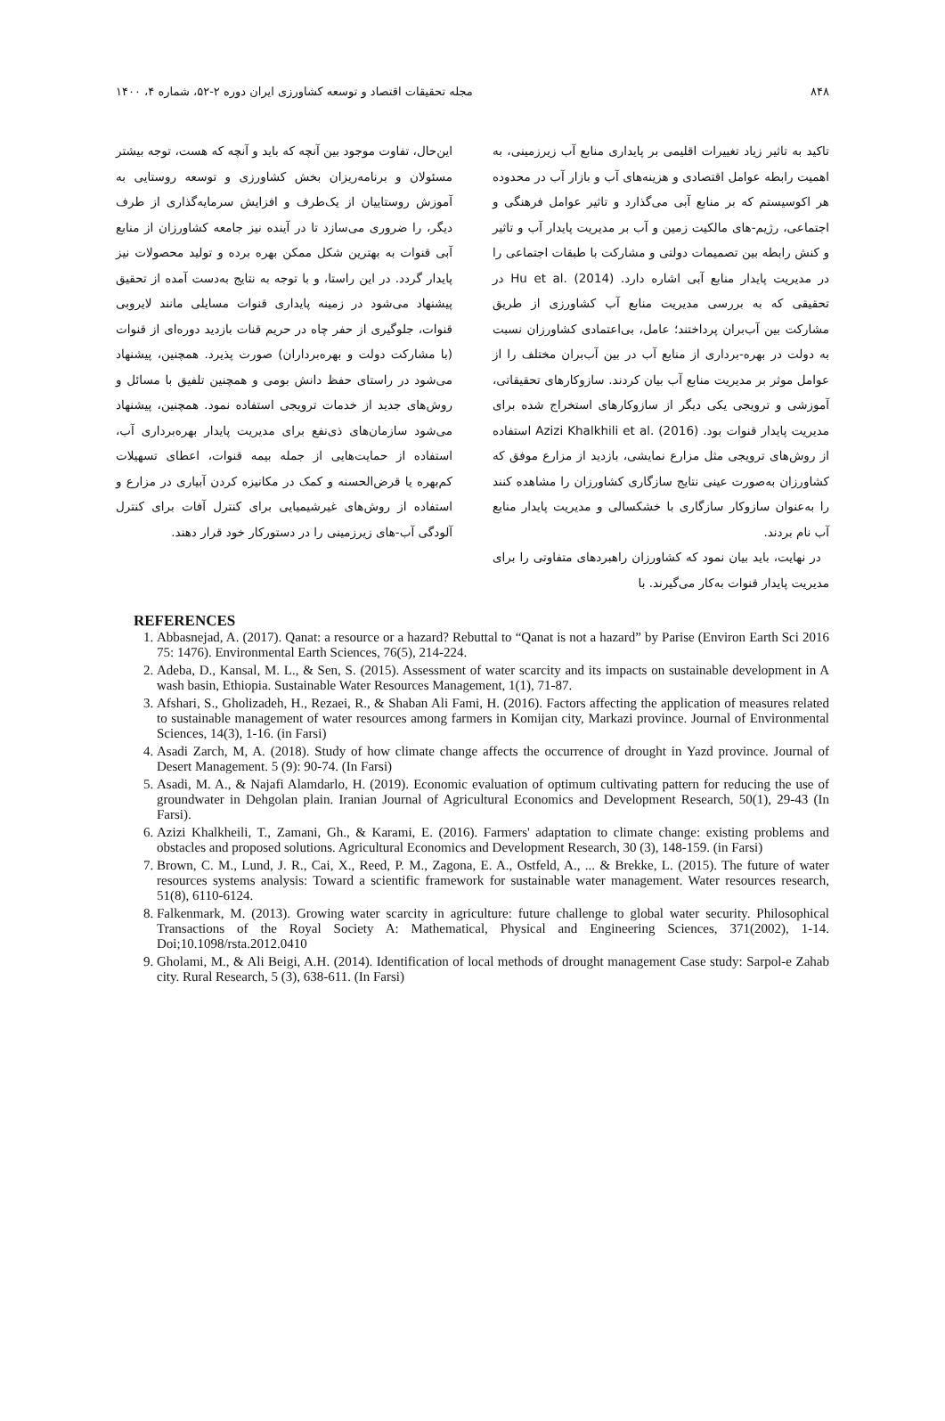۸۴۸ مجله تحقیقات اقتصاد و توسعه کشاورزی ایران دوره ۲-۵۲، شماره ۴، ۱۴۰۰
تاکید به تاثیر زیاد تغییرات اقلیمی بر پایداری منابع آب زیرزمینی، به اهمیت رابطه عوامل اقتصادی و هزینه‌های آب و بازار آب در محدوده هر اکوسیستم که بر منابع آبی می‌گذارد و تاثیر عوامل فرهنگی و اجتماعی، رژیم-های مالکیت زمین و آب بر مدیریت پایدار آب و تاثیر و کنش رابطه بین تصمیمات دولتی و مشارکت با طبقات اجتماعی را در مدیریت پایدار منابع آبی اشاره دارد. Hu et al. (2014) در تحقیقی که به بررسی مدیریت منابع آب کشاورزی از طریق مشارکت بین آب‌بران پرداختند؛ عامل، بی‌اعتمادی کشاورزان نسبت به دولت در بهره-برداری از منابع آب در بین آب‌بران مختلف را از عوامل موثر بر مدیریت منابع آب بیان کردند. سازوکارهای تحقیقاتی، آموزشی و ترویجی یکی دیگر از سازوکارهای استخراج شده برای مدیریت پایدار قنوات بود. Azizi Khalkhili et al. (2016) استفاده از روش‌های ترویجی مثل مزارع نمایشی، بازدید از مزارع موفق که کشاورزان به‌صورت عینی نتایج سازگاری کشاورزان را مشاهده کنند را به‌عنوان سازوکار سازگاری با خشکسالی و مدیریت پایدار منابع آب نام بردند.
در نهایت، باید بیان نمود که کشاورزان راهبردهای متفاوتی را برای مدیریت پایدار قنوات به‌کار می‌گیرند. با
این‌حال، تفاوت موجود بین آنچه که باید و آنچه که هست، توجه بیشتر مسئولان و برنامه‌ریزان بخش کشاورزی و توسعه روستایی به آموزش روستاییان از یک‌طرف و افزایش سرمایه‌گذاری از طرف دیگر، را ضروری می‌سازد تا در آینده نیز جامعه کشاورزان از منابع آبی قنوات به بهترین شکل ممکن بهره برده و تولید محصولات نیز پایدار گردد. در این راستا، و با توجه به نتایج به‌دست آمده از تحقیق پیشنهاد می‌شود در زمینه پایداری قنوات مسایلی مانند لایروبی قنوات، جلوگیری از حفر چاه در حریم قنات بازدید دوره‌ای از قنوات (با مشارکت دولت و بهره‌برداران) صورت پذیرد. همچنین، پیشنهاد می‌شود در راستای حفظ دانش بومی و همچنین تلفیق با مسائل و روش‌های جدید از خدمات ترویجی استفاده نمود. همچنین، پیشنهاد می‌شود سازمان‌های ذی‌نفع برای مدیریت پایدار بهره‌برداری آب، استفاده از حمایت‌هایی از جمله بیمه قنوات، اعطای تسهیلات کم‌بهره یا قرض‌الحسنه و کمک در مکانیزه کردن آبیاری در مزارع و استفاده از روش‌های غیرشیمیایی برای کنترل آفات برای کنترل آلودگی آب-های زیرزمینی را در دستورکار خود قرار دهند.
REFERENCES
1. Abbasnejad, A. (2017). Qanat: a resource or a hazard? Rebuttal to “Qanat is not a hazard” by Parise (Environ Earth Sci 2016 75: 1476). Environmental Earth Sciences, 76(5), 214-224.
2. Adeba, D., Kansal, M. L., & Sen, S. (2015). Assessment of water scarcity and its impacts on sustainable development in A wash basin, Ethiopia. Sustainable Water Resources Management, 1(1), 71-87.
3. Afshari, S., Gholizadeh, H., Rezaei, R., & Shaban Ali Fami, H. (2016). Factors affecting the application of measures related to sustainable management of water resources among farmers in Komijan city, Markazi province. Journal of Environmental Sciences, 14(3), 1-16. (in Farsi)
4. Asadi Zarch, M, A. (2018). Study of how climate change affects the occurrence of drought in Yazd province. Journal of Desert Management. 5 (9): 90-74. (In Farsi)
5. Asadi, M. A., & Najafi Alamdarlo, H. (2019). Economic evaluation of optimum cultivating pattern for reducing the use of groundwater in Dehgolan plain. Iranian Journal of Agricultural Economics and Development Research, 50(1), 29-43 (In Farsi).
6. Azizi Khalkheili, T., Zamani, Gh., & Karami, E. (2016). Farmers' adaptation to climate change: existing problems and obstacles and proposed solutions. Agricultural Economics and Development Research, 30 (3), 148-159. (in Farsi)
7. Brown, C. M., Lund, J. R., Cai, X., Reed, P. M., Zagona, E. A., Ostfeld, A., ... & Brekke, L. (2015). The future of water resources systems analysis: Toward a scientific framework for sustainable water management. Water resources research, 51(8), 6110-6124.
8. Falkenmark, M. (2013). Growing water scarcity in agriculture: future challenge to global water security. Philosophical Transactions of the Royal Society A: Mathematical, Physical and Engineering Sciences, 371(2002), 1-14. Doi;10.1098/rsta.2012.0410
9. Gholami, M., & Ali Beigi, A.H. (2014). Identification of local methods of drought management Case study: Sarpol-e Zahab city. Rural Research, 5 (3), 638-611. (In Farsi)